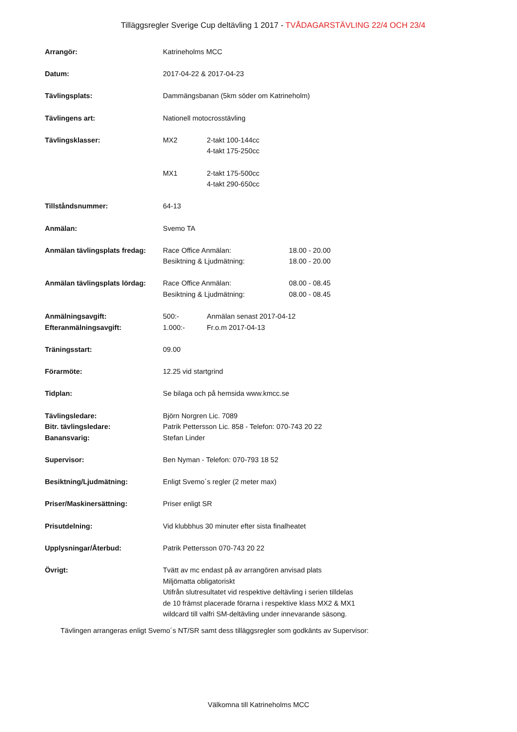Tilläggsregler Sverige Cup deltävling 1 2017 - TVÅDAGARSTÄVLING 22/4 OCH 23/4
| Arrangör: | Katrineholms MCC | | |
| Datum: | 2017-04-22 & 2017-04-23 | | |
| Tävlingsplats: | Dammängsbanan (5km söder om Katrineholm) | | |
| Tävlingens art: | Nationell motocrosstävling | | |
| Tävlingsklasser: | MX2 | 2-takt 100-144cc | |
| | | 4-takt 175-250cc | |
| | MX1 | 2-takt 175-500cc | |
| | | 4-takt 290-650cc | |
| Tillståndsnummer: | 64-13 | | |
| Anmälan: | Svemo TA | | |
| Anmälan tävlingsplats fredag: | Race Office Anmälan: | | 18.00 - 20.00 |
| | Besiktning & Ljudmätning: | | 18.00 - 20.00 |
| Anmälan tävlingsplats lördag: | Race Office Anmälan: | | 08.00 - 08.45 |
| | Besiktning & Ljudmätning: | | 08.00 - 08.45 |
| Anmälningsavgift: | 500:- | Anmälan senast 2017-04-12 | |
| Efteranmälningsavgift: | 1.000:- | Fr.o.m 2017-04-13 | |
| Träningsstart: | 09.00 | | |
| Förarmöte: | 12.25 vid startgrind | | |
| Tidplan: | Se bilaga och på hemsida www.kmcc.se | | |
| Tävlingsledare: | Björn Norgren Lic. 7089 | | |
| Bitr. tävlingsledare: | Patrik Pettersson Lic. 858 - Telefon: 070-743 20 22 | | |
| Banansvarig: | Stefan Linder | | |
| Supervisor: | Ben Nyman - Telefon: 070-793 18 52 | | |
| Besiktning/Ljudmätning: | Enligt Svemo´s regler (2 meter max) | | |
| Priser/Maskinersättning: | Priser enligt SR | | |
| Prisutdelning: | Vid klubbhus 30 minuter efter sista finalheatet | | |
| Upplysningar/Återbud: | Patrik Pettersson 070-743 20 22 | | |
| Övrigt: | Tvätt av mc endast på av arrangören anvisad plats Miljömatta obligatoriskt Utifrån slutresultatet vid respektive deltävling i serien tilldelas de 10 främst placerade förarna i respektive klass MX2 & MX1 wildcard till valfri SM-deltävling under innevarande säsong. | | |
Tävlingen arrangeras enligt Svemo´s NT/SR samt dess tilläggsregler som godkänts av Supervisor:
Välkomna till Katrineholms MCC